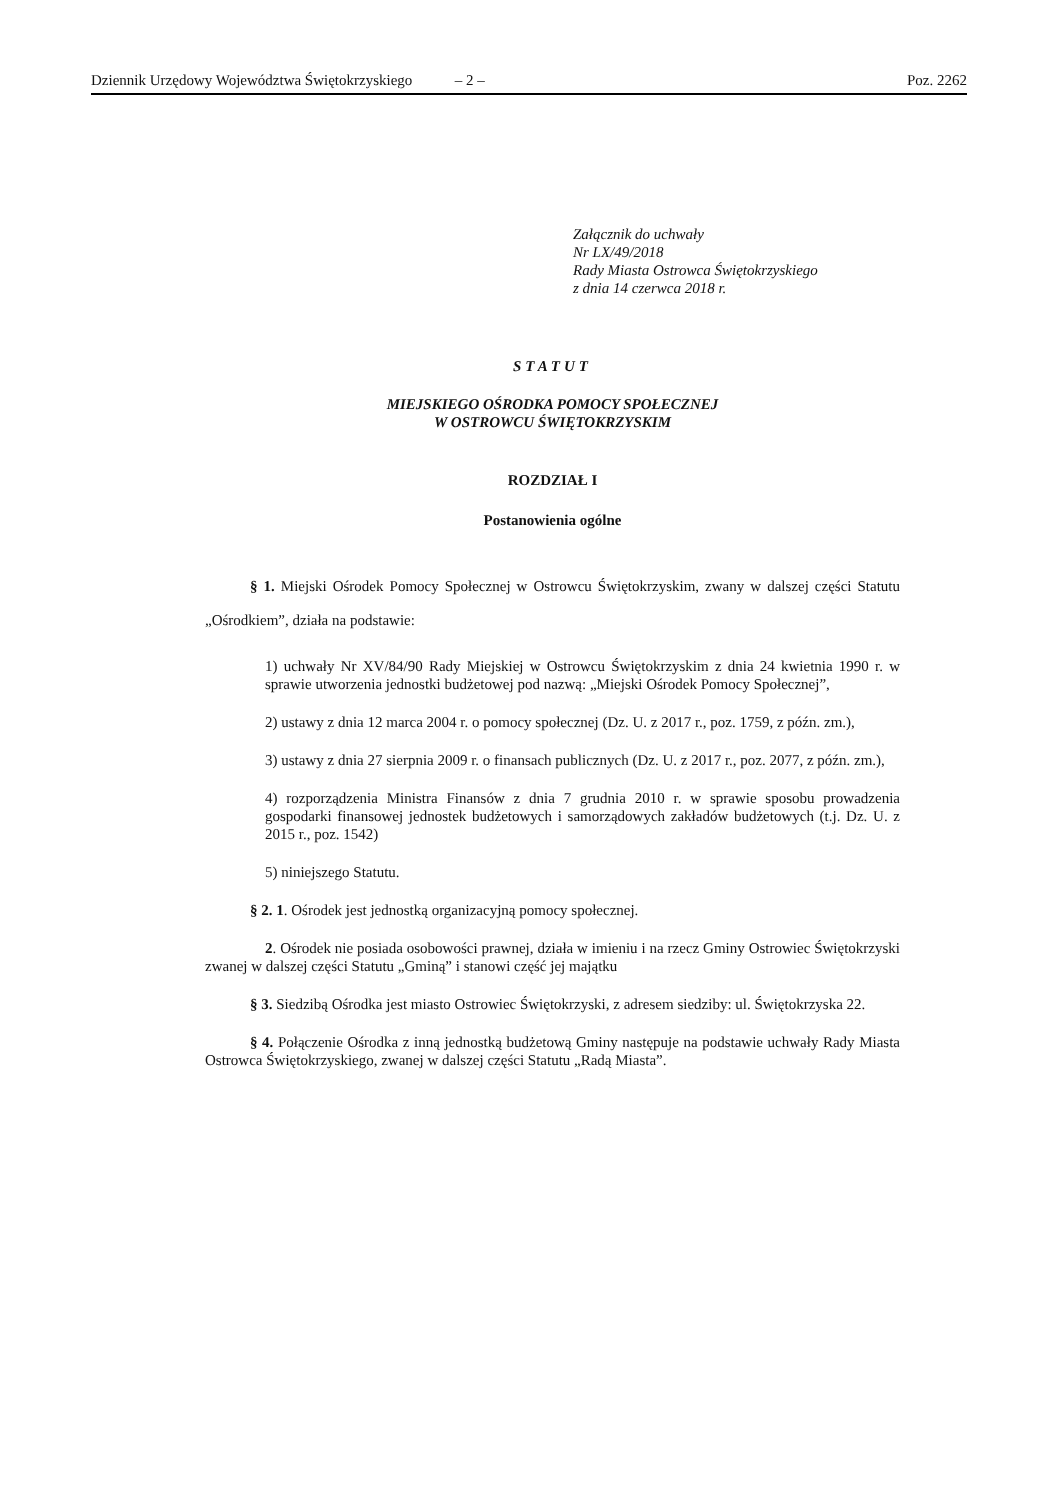Dziennik Urzędowy Województwa Świętokrzyskiego – 2 – Poz. 2262
Załącznik do uchwały
Nr LX/49/2018
Rady Miasta Ostrowca Świętokrzyskiego
z dnia 14 czerwca 2018 r.
STATUT
MIEJSKIEGO OŚRODKA POMOCY SPOŁECZNEJ
W OSTROWCU ŚWIĘTOKRZYSKIM
ROZDZIAŁ I
Postanowienia ogólne
§ 1. Miejski Ośrodek Pomocy Społecznej w Ostrowcu Świętokrzyskim, zwany w dalszej części Statutu „Ośrodkiem”, działa na podstawie:
1) uchwały Nr XV/84/90 Rady Miejskiej w Ostrowcu Świętokrzyskim z dnia 24 kwietnia 1990 r. w sprawie utworzenia jednostki budżetowej pod nazwą: „Miejski Ośrodek Pomocy Społecznej”,
2) ustawy z dnia 12 marca 2004 r. o pomocy społecznej (Dz. U. z 2017 r., poz. 1759, z późn. zm.),
3) ustawy z dnia 27 sierpnia 2009 r. o finansach publicznych (Dz. U. z 2017 r., poz. 2077, z późn. zm.),
4) rozporządzenia Ministra Finansów z dnia 7 grudnia 2010 r. w sprawie sposobu prowadzenia gospodarki finansowej jednostek budżetowych i samorządowych zakładów budżetowych (t.j. Dz. U. z 2015 r., poz. 1542)
5) niniejszego Statutu.
§ 2. 1. Ośrodek jest jednostką organizacyjną pomocy społecznej.
2. Ośrodek nie posiada osobowości prawnej, działa w imieniu i na rzecz Gminy Ostrowiec Świętokrzyski zwanej w dalszej części Statutu „Gminą” i stanowi część jej majątku
§ 3. Siedzibą Ośrodka jest miasto Ostrowiec Świętokrzyski, z adresem siedziby: ul. Świętokrzyska 22.
§ 4. Połączenie Ośrodka z inną jednostką budżetową Gminy następuje na podstawie uchwały Rady Miasta Ostrowca Świętokrzyskiego, zwanej w dalszej części Statutu „Radą Miasta”.